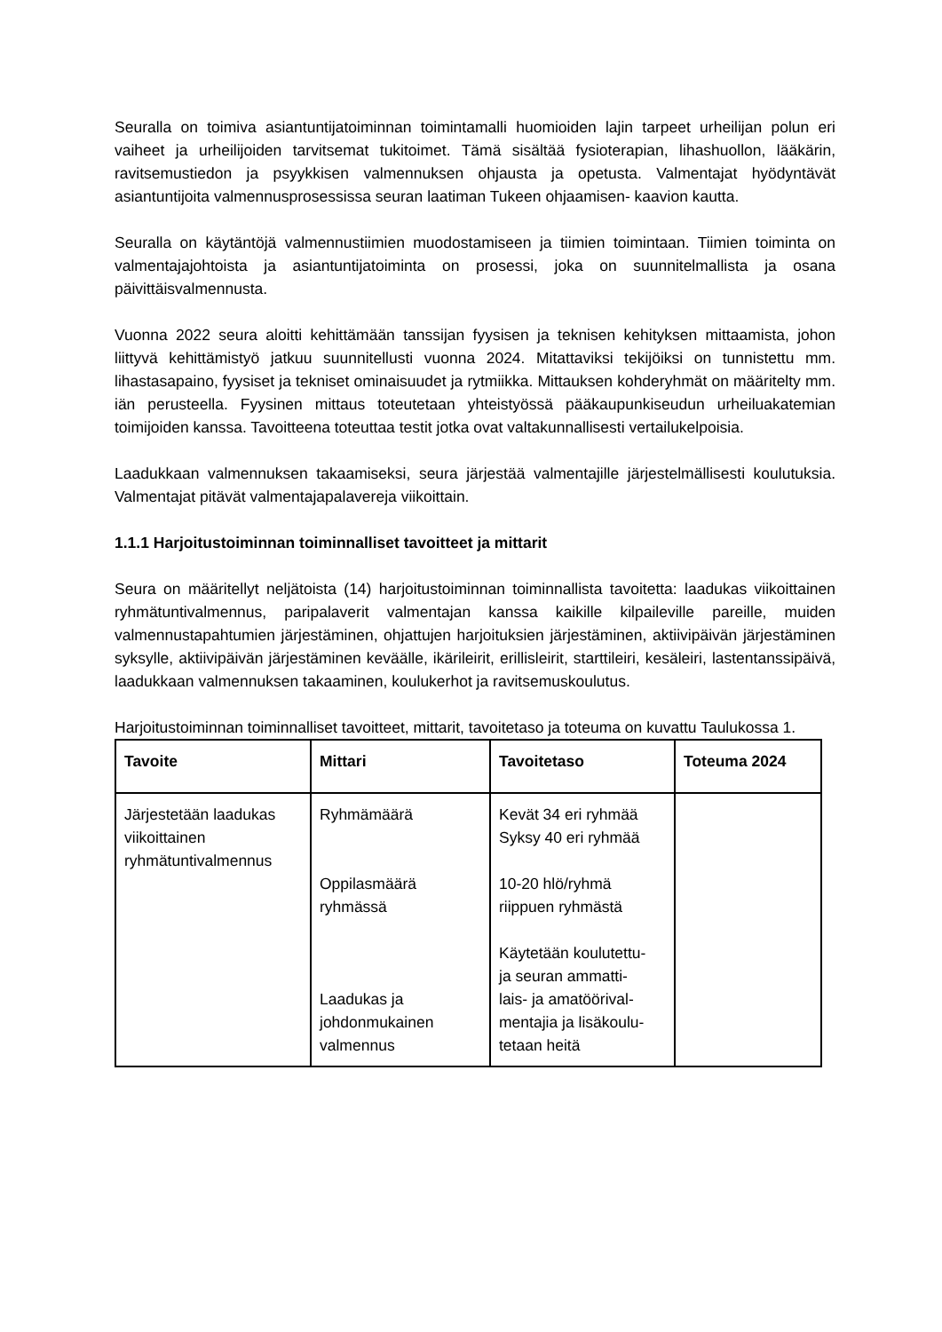Seuralla on toimiva asiantuntijatoiminnan toimintamalli huomioiden lajin tarpeet urheilijan polun eri vaiheet ja urheilijoiden tarvitsemat tukitoimet. Tämä sisältää fysioterapian, lihashuollon, lääkärin, ravitsemustiedon ja psyykkisen valmennuksen ohjausta ja opetusta. Valmentajat hyödyntävät asiantuntijoita valmennusprosessissa seuran laatiman Tukeen ohjaamisen- kaavion kautta.
Seuralla on käytäntöjä valmennustiimien muodostamiseen ja tiimien toimintaan. Tiimien toiminta on valmentajajohtoista ja asiantuntijatoiminta on prosessi, joka on suunnitelmallista ja osana päivittäisvalmennusta.
Vuonna 2022 seura aloitti kehittämään tanssijan fyysisen ja teknisen kehityksen mittaamista, johon liittyvä kehittämistyö jatkuu suunnitellusti vuonna 2024. Mitattaviksi tekijöiksi on tunnistettu mm. lihastasapaino, fyysiset ja tekniset ominaisuudet ja rytmiikka. Mittauksen kohderyhmät on määritelty mm. iän perusteella. Fyysinen mittaus toteutetaan yhteistyössä pääkaupunkiseudun urheiluakatemian toimijoiden kanssa. Tavoitteena toteuttaa testit jotka ovat valtakunnallisesti vertailukelpoisia.
Laadukkaan valmennuksen takaamiseksi, seura järjestää valmentajille järjestelmällisesti koulutuksia. Valmentajat pitävät valmentajapalavereja viikoittain.
1.1.1 Harjoitustoiminnan toiminnalliset tavoitteet ja mittarit
Seura on määritellyt neljätoista (14) harjoitustoiminnan toiminnallista tavoitetta: laadukas viikoittainen ryhmätuntivalmennus, paripalaverit valmentajan kanssa kaikille kilpaileville pareille, muiden valmennustapahtumien järjestäminen, ohjattujen harjoituksien järjestäminen, aktiivipäivän järjestäminen syksylle, aktiivipäivän järjestäminen keväälle, ikärileirit, erillisleirit, starttileiri, kesäleiri, lastentanssipäivä, laadukkaan valmennuksen takaaminen, koulukerhot ja ravitsemuskoulutus.
Harjoitustoiminnan toiminnalliset tavoitteet, mittarit, tavoitetaso ja toteuma on kuvattu Taulukossa 1.
| Tavoite | Mittari | Tavoitetaso | Toteuma 2024 |
| --- | --- | --- | --- |
| Järjestetään laadukas viikoittainen ryhmätuntivalmennus | Ryhmämäärä Oppilasmäärä ryhmässä Laadukas ja johdonmukainen valmennus | Kevät 34 eri ryhmää Syksy 40 eri ryhmää 10-20 hlö/ryhmä riippuen ryhmästä Käytetään koulutettu- ja seuran ammatti- lais- ja amatöörival- mentajia ja lisäkoulu- tetaan heitä | |